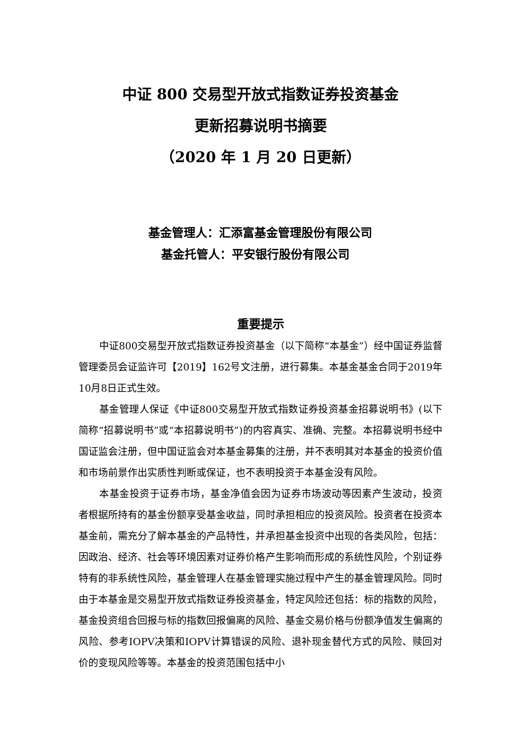中证 800 交易型开放式指数证券投资基金
更新招募说明书摘要
（2020 年 1 月 20 日更新）
基金管理人：汇添富基金管理股份有限公司
基金托管人：平安银行股份有限公司
重要提示
中证800交易型开放式指数证券投资基金（以下简称“本基金”）经中国证券监督管理委员会证监许可【2019】162号文注册，进行募集。本基金基金合同于2019年10月8日正式生效。
基金管理人保证《中证800交易型开放式指数证券投资基金招募说明书》(以下简称“招募说明书”或“本招募说明书”)的内容真实、准确、完整。本招募说明书经中国证监会注册，但中国证监会对本基金募集的注册，并不表明其对本基金的投资价值和市场前景作出实质性判断或保证，也不表明投资于本基金没有风险。
本基金投资于证券市场，基金净值会因为证券市场波动等因素产生波动，投资者根据所持有的基金份额享受基金收益，同时承担相应的投资风险。投资者在投资本基金前，需充分了解本基金的产品特性，并承担基金投资中出现的各类风险，包括：因政治、经济、社会等环境因素对证券价格产生影响而形成的系统性风险，个别证券特有的非系统性风险，基金管理人在基金管理实施过程中产生的基金管理风险。同时由于本基金是交易型开放式指数证券投资基金，特定风险还包括：标的指数的风险，基金投资组合回报与标的指数回报偏离的风险、基金交易价格与份额净值发生偏离的风险、参考IOPV决策和IOPV计算错误的风险、退补现金替代方式的风险、赎回对价的变现风险等等。本基金的投资范围包括中小